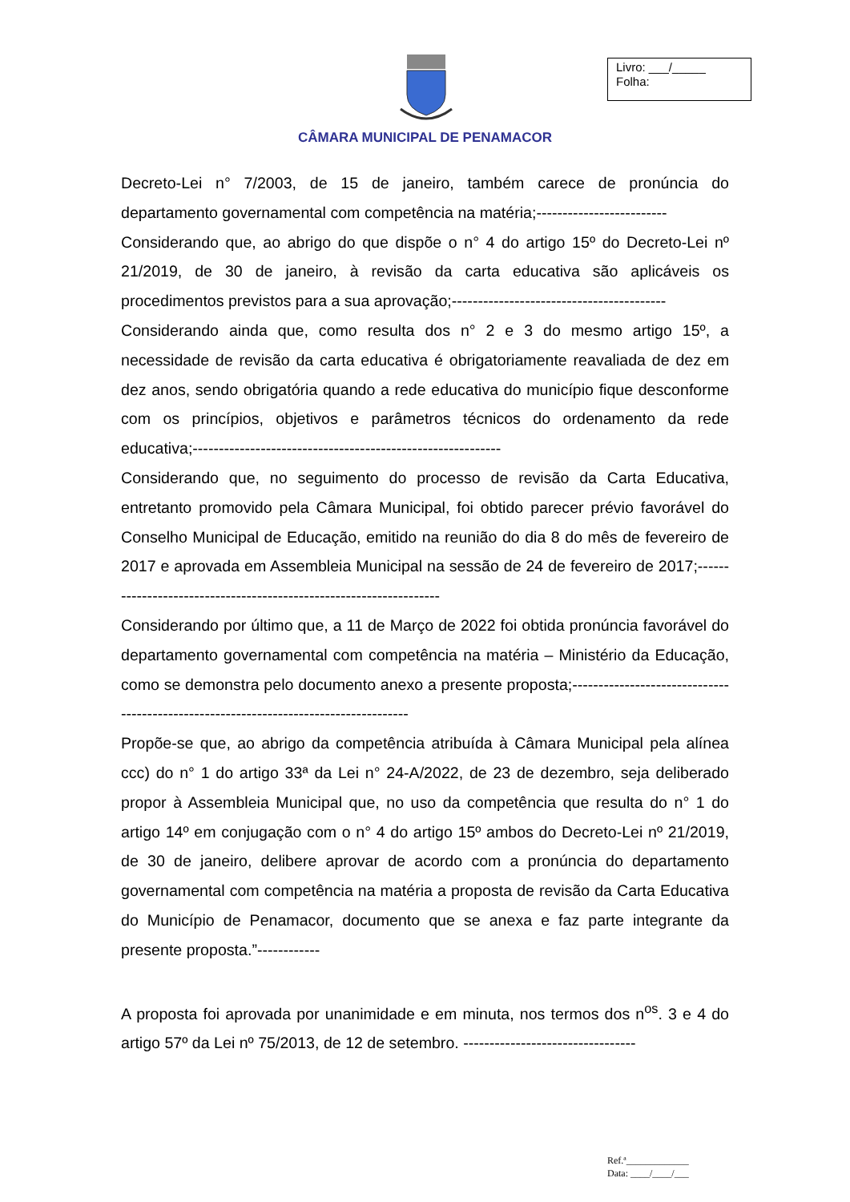Livro: ___/_____
Folha:
CÂMARA MUNICIPAL DE PENAMACOR
Decreto-Lei n° 7/2003, de 15 de janeiro, também carece de pronúncia do departamento governamental com competência na matéria;-------------------------
Considerando que, ao abrigo do que dispõe o n° 4 do artigo 15º do Decreto-Lei nº 21/2019, de 30 de janeiro, à revisão da carta educativa são aplicáveis os procedimentos previstos para a sua aprovação;-----------------------------------------
Considerando ainda que, como resulta dos n° 2 e 3 do mesmo artigo 15º, a necessidade de revisão da carta educativa é obrigatoriamente reavaliada de dez em dez anos, sendo obrigatória quando a rede educativa do município fique desconforme com os princípios, objetivos e parâmetros técnicos do ordenamento da rede educativa;-----------------------------------------------------------
Considerando que, no seguimento do processo de revisão da Carta Educativa, entretanto promovido pela Câmara Municipal, foi obtido parecer prévio favorável do Conselho Municipal de Educação, emitido na reunião do dia 8 do mês de fevereiro de 2017 e aprovada em Assembleia Municipal na sessão de 24 de fevereiro de 2017;-------------------------------------------------------------------
Considerando por último que, a 11 de Março de 2022 foi obtida pronúncia favorável do departamento governamental com competência na matéria – Ministério da Educação, como se demonstra pelo documento anexo a presente proposta;-------------------------------------------------------------------------------------
Propõe-se que, ao abrigo da competência atribuída à Câmara Municipal pela alínea ccc) do n° 1 do artigo 33ª da Lei n° 24-A/2022, de 23 de dezembro, seja deliberado propor à Assembleia Municipal que, no uso da competência que resulta do n° 1 do artigo 14º em conjugação com o n° 4 do artigo 15º ambos do Decreto-Lei nº 21/2019, de 30 de janeiro, delibere aprovar de acordo com a pronúncia do departamento governamental com competência na matéria a proposta de revisão da Carta Educativa do Município de Penamacor, documento que se anexa e faz parte integrante da presente proposta.”------------
A proposta foi aprovada por unanimidade e em minuta, nos termos dos n<sup>os</sup>. 3 e 4 do artigo 57º da Lei nº 75/2013, de 12 de setembro. ---------------------------------
Ref.ª_____________
Data: ____/____/___